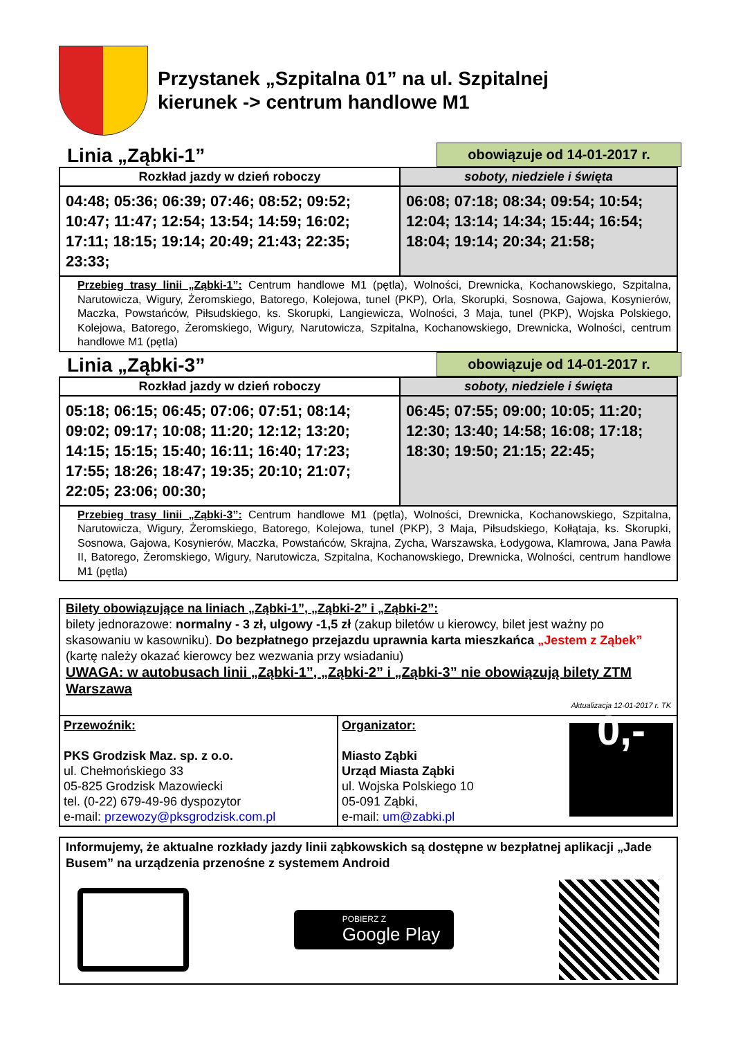Przystanek „Szpitalna 01” na ul. Szpitalnej
kierunek -> centrum handlowe M1
Linia „Ząbki-1”
obowiązuje od 14-01-2017 r.
| Rozkład jazdy w dzień roboczy | soboty, niedziele i święta |
| --- | --- |
| 04:48; 05:36; 06:39; 07:46; 08:52; 09:52; 10:47; 11:47; 12:54; 13:54; 14:59; 16:02; 17:11; 18:15; 19:14; 20:49; 21:43; 22:35; 23:33; | 06:08; 07:18; 08:34; 09:54; 10:54; 12:04; 13:14; 14:34; 15:44; 16:54; 18:04; 19:14; 20:34; 21:58; |
| Przebieg trasy linii „Ząbki-1”: Centrum handlowe M1 (pętla), Wolności, Drewnicka, Kochanowskiego, Szpitalna, Narutowicza, Wigury, Żeromskiego, Batorego, Kolejowa, tunel (PKP), Orla, Skorupki, Sosnowa, Gajowa, Kosynierów, Maczka, Powstańców, Piłsudskiego, ks. Skorupki, Langiewicza, Wolności, 3 Maja, tunel (PKP), Wojska Polskiego, Kolejowa, Batorego, Żeromskiego, Wigury, Narutowicza, Szpitalna, Kochanowskiego, Drewnicka, Wolności, centrum handlowe M1 (pętla) | |
Linia „Ząbki-3”
obowiązuje od 14-01-2017 r.
| Rozkład jazdy w dzień roboczy | soboty, niedziele i święta |
| --- | --- |
| 05:18; 06:15; 06:45; 07:06; 07:51; 08:14; 09:02; 09:17; 10:08; 11:20; 12:12; 13:20; 14:15; 15:15; 15:40; 16:11; 16:40; 17:23; 17:55; 18:26; 18:47; 19:35; 20:10; 21:07; 22:05; 23:06; 00:30; | 06:45; 07:55; 09:00; 10:05; 11:20; 12:30; 13:40; 14:58; 16:08; 17:18; 18:30; 19:50; 21:15; 22:45; |
| Przebieg trasy linii „Ząbki-3”: Centrum handlowe M1 (pętla), Wolności, Drewnicka, Kochanowskiego, Szpitalna, Narutowicza, Wigury, Żeromskiego, Batorego, Kolejowa, tunel (PKP), 3 Maja, Piłsudskiego, Kołłątaja, ks. Skorupki, Sosnowa, Gajowa, Kosynierów, Maczka, Powstańców, Skrajna, Zycha, Warszawska, Łodygowa, Klamrowa, Jana Pawła II, Batorego, Żeromskiego, Wigury, Narutowicza, Szpitalna, Kochanowskiego, Drewnicka, Wolności, centrum handlowe M1 (pętla) | |
Bilety obowiązujące na liniach „Ząbki-1”, „Ząbki-2” i „Ząbki-2”:
bilety jednorazowe: normalny - 3 zł, ulgowy -1,5 zł (zakup biletów u kierowcy, bilet jest ważny po skasowaniu w kasowniku). Do bezpłatnego przejazdu uprawnia karta mieszkańca „Jestem z Ząbek” (kartę należy okazać kierowcy bez wezwania przy wsiadaniu)
UWAGA: w autobusach linii „Ząbki-1”, „Ząbki-2” i „Ząbki-3” nie obowiązują bilety ZTM Warszawa
Aktualizacja 12-01-2017 r. TK
Przewoźnik:
PKS Grodzisk Maz. sp. z o.o.
ul. Chełmońskiego 33
05-825 Grodzisk Mazowiecki
tel. (0-22) 679-49-96 dyspozytor
e-mail: przewozy@pksgrodzisk.com.pl
Organizator:
Miasto Ząbki
Urząd Miasta Ząbki
ul. Wojska Polskiego 10
05-091 Ząbki,
e-mail: um@zabki.pl
0,-
Informujemy, że aktualne rozkłady jazdy linii ząbkowskich są dostępne w bezpłatnej aplikacji „Jade Busem” na urządzenia przenośne z systemem Android
POBIERZ Z
Google Play